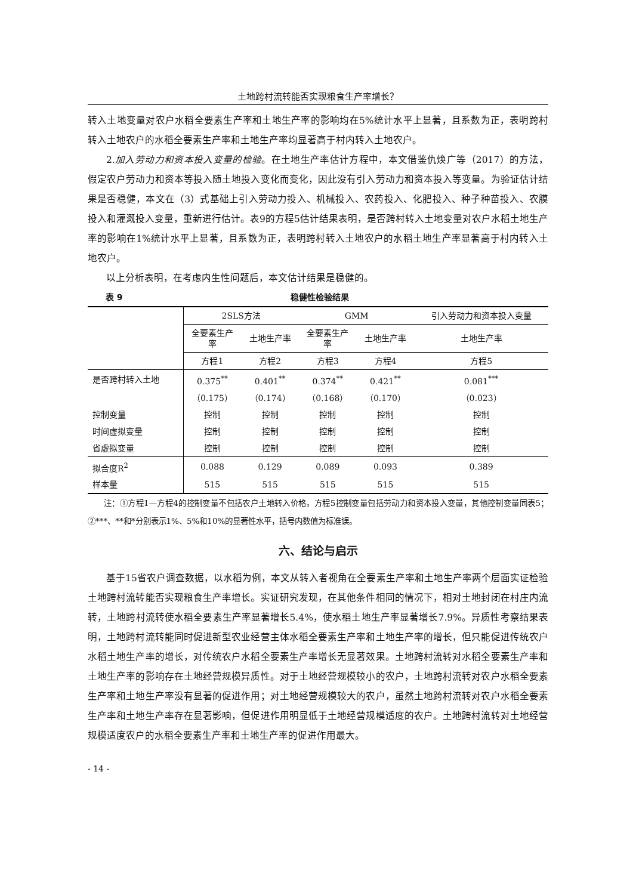土地跨村流转能否实现粮食生产率增长？
转入土地变量对农户水稻全要素生产率和土地生产率的影响均在5%统计水平上显著，且系数为正，表明跨村转入土地农户的水稻全要素生产率和土地生产率均显著高于村内转入土地农户。
2.加入劳动力和资本投入变量的检验。在土地生产率估计方程中，本文借鉴仇焕广等（2017）的方法，假定农户劳动力和资本等投入随土地投入变化而变化，因此没有引入劳动力和资本投入等变量。为验证估计结果是否稳健，本文在（3）式基础上引入劳动力投入、机械投入、农药投入、化肥投入、种子种苗投入、农膜投入和灌溉投入变量，重新进行估计。表9的方程5估计结果表明，是否跨村转入土地变量对农户水稻土地生产率的影响在1%统计水平上显著，且系数为正，表明跨村转入土地农户的水稻土地生产率显著高于村内转入土地农户。
以上分析表明，在考虑内生性问题后，本文估计结果是稳健的。
表 9 稳健性检验结果
| | 2SLS方法 | | GMM | | 引入劳动力和资本投入变量 |
| | 全要素生产 率 | 土地生产率 | 全要素生产 率 | 土地生产率 | 土地生产率 |
| | 方程1 | 方程2 | 方程3 | 方程4 | 方程5 |
| 是否跨村转入土地 | 0.375<sup>**</sup> | 0.401<sup>**</sup> | 0.374<sup>**</sup> | 0.421<sup>**</sup> | 0.081<sup>***</sup> |
| | （0.175） | （0.174） | （0.168） | （0.170） | （0.023） |
| 控制变量 | 控制 | 控制 | 控制 | 控制 | 控制 |
| 时间虚拟变量 | 控制 | 控制 | 控制 | 控制 | 控制 |
| 省虚拟变量 | 控制 | 控制 | 控制 | 控制 | 控制 |
| 拟合度R<sup>2</sup> | 0.088 | 0.129 | 0.089 | 0.093 | 0.389 |
| 样本量 | 515 | 515 | 515 | 515 | 515 |
注：①方程1—方程4的控制变量不包括农户土地转入价格，方程5控制变量包括劳动力和资本投入变量，其他控制变量同表5；②***、**和*分别表示1%、5%和10%的显著性水平，括号内数值为标准误。
六、结论与启示
基于15省农户调查数据，以水稻为例，本文从转入者视角在全要素生产率和土地生产率两个层面实证检验土地跨村流转能否实现粮食生产率增长。实证研究发现，在其他条件相同的情况下，相对土地封闭在村庄内流转，土地跨村流转使水稻全要素生产率显著增长5.4%，使水稻土地生产率显著增长7.9%。异质性考察结果表明，土地跨村流转能同时促进新型农业经营主体水稻全要素生产率和土地生产率的增长，但只能促进传统农户水稻土地生产率的增长，对传统农户水稻全要素生产率增长无显著效果。土地跨村流转对水稻全要素生产率和土地生产率的影响存在土地经营规模异质性。对于土地经营规模较小的农户，土地跨村流转对农户水稻全要素生产率和土地生产率没有显著的促进作用；对土地经营规模较大的农户，虽然土地跨村流转对农户水稻全要素生产率和土地生产率存在显著影响，但促进作用明显低于土地经营规模适度的农户。土地跨村流转对土地经营规模适度农户的水稻全要素生产率和土地生产率的促进作用最大。
- 14 -